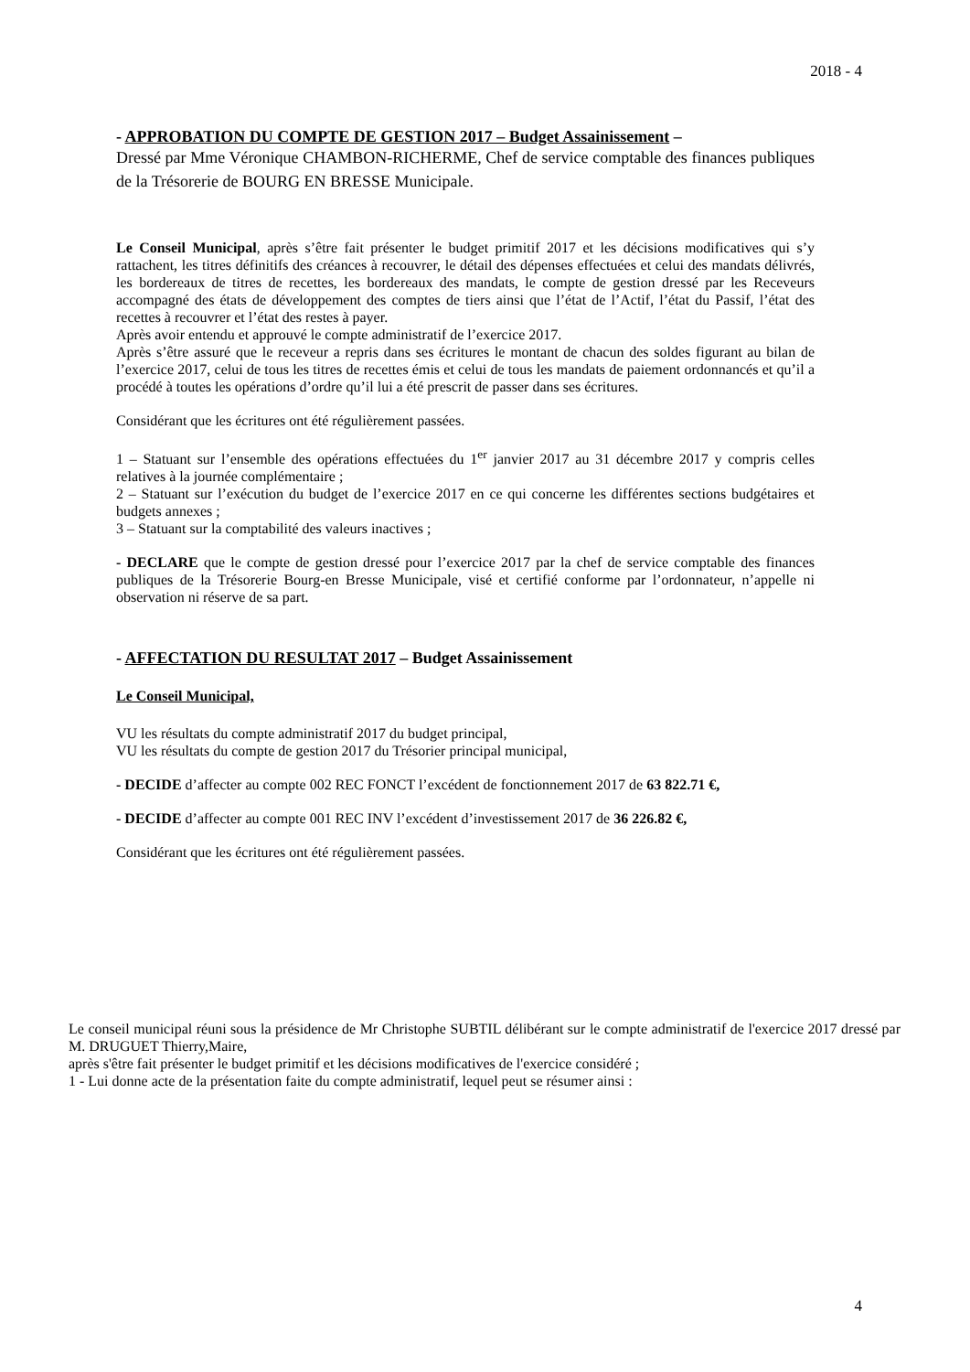2018 - 4
- APPROBATION DU COMPTE DE GESTION 2017 – Budget Assainissement –
Dressé par Mme Véronique CHAMBON-RICHERME, Chef de service comptable des finances publiques de la Trésorerie de BOURG EN BRESSE Municipale.
Le Conseil Municipal, après s’être fait présenter le budget primitif 2017 et les décisions modificatives qui s’y rattachent, les titres définitifs des créances à recouvrer, le détail des dépenses effectuées et celui des mandats délivrés, les bordereaux de titres de recettes, les bordereaux des mandats, le compte de gestion dressé par les Receveurs accompagné des états de développement des comptes de tiers ainsi que l’état de l’Actif, l’état du Passif, l’état des recettes à recouvrer et l’état des restes à payer.
Après avoir entendu et approuvé le compte administratif de l’exercice 2017.
Après s’être assuré que le receveur a repris dans ses écritures le montant de chacun des soldes figurant au bilan de l’exercice 2017, celui de tous les titres de recettes émis et celui de tous les mandats de paiement ordonnancés et qu’il a procédé à toutes les opérations d’ordre qu’il lui a été prescrit de passer dans ses écritures.
Considérant que les écritures ont été régulièrement passées.
1 – Statuant sur l’ensemble des opérations effectuées du 1<sup>er</sup> janvier 2017 au 31 décembre 2017 y compris celles relatives à la journée complémentaire ;
2 – Statuant sur l’exécution du budget de l’exercice 2017 en ce qui concerne les différentes sections budgétaires et budgets annexes ;
3 – Statuant sur la comptabilité des valeurs inactives ;
- DECLARE que le compte de gestion dressé pour l’exercice 2017 par la chef de service comptable des finances publiques de la Trésorerie Bourg-en Bresse Municipale, visé et certifié conforme par l’ordonnateur, n’appelle ni observation ni réserve de sa part.
- AFFECTATION DU RESULTAT 2017 – Budget Assainissement
Le Conseil Municipal,
VU les résultats du compte administratif 2017 du budget principal,
VU les résultats du compte de gestion 2017 du Trésorier principal municipal,
- DECIDE d’affecter au compte 002 REC FONCT l’excédent de fonctionnement 2017 de 63 822.71 €,
- DECIDE d’affecter au compte 001 REC INV l’excédent d’investissement 2017 de 36 226.82 €,
Considérant que les écritures ont été régulièrement passées.
Le conseil municipal réuni sous la présidence de Mr Christophe SUBTIL délibérant sur le compte administratif de l'exercice 2017 dressé par M. DRUGUET Thierry,Maire,
après s'être fait présenter le budget primitif et les décisions modificatives de l'exercice considéré ;
1 - Lui donne acte de la présentation faite du compte administratif, lequel peut se résumer ainsi :
4